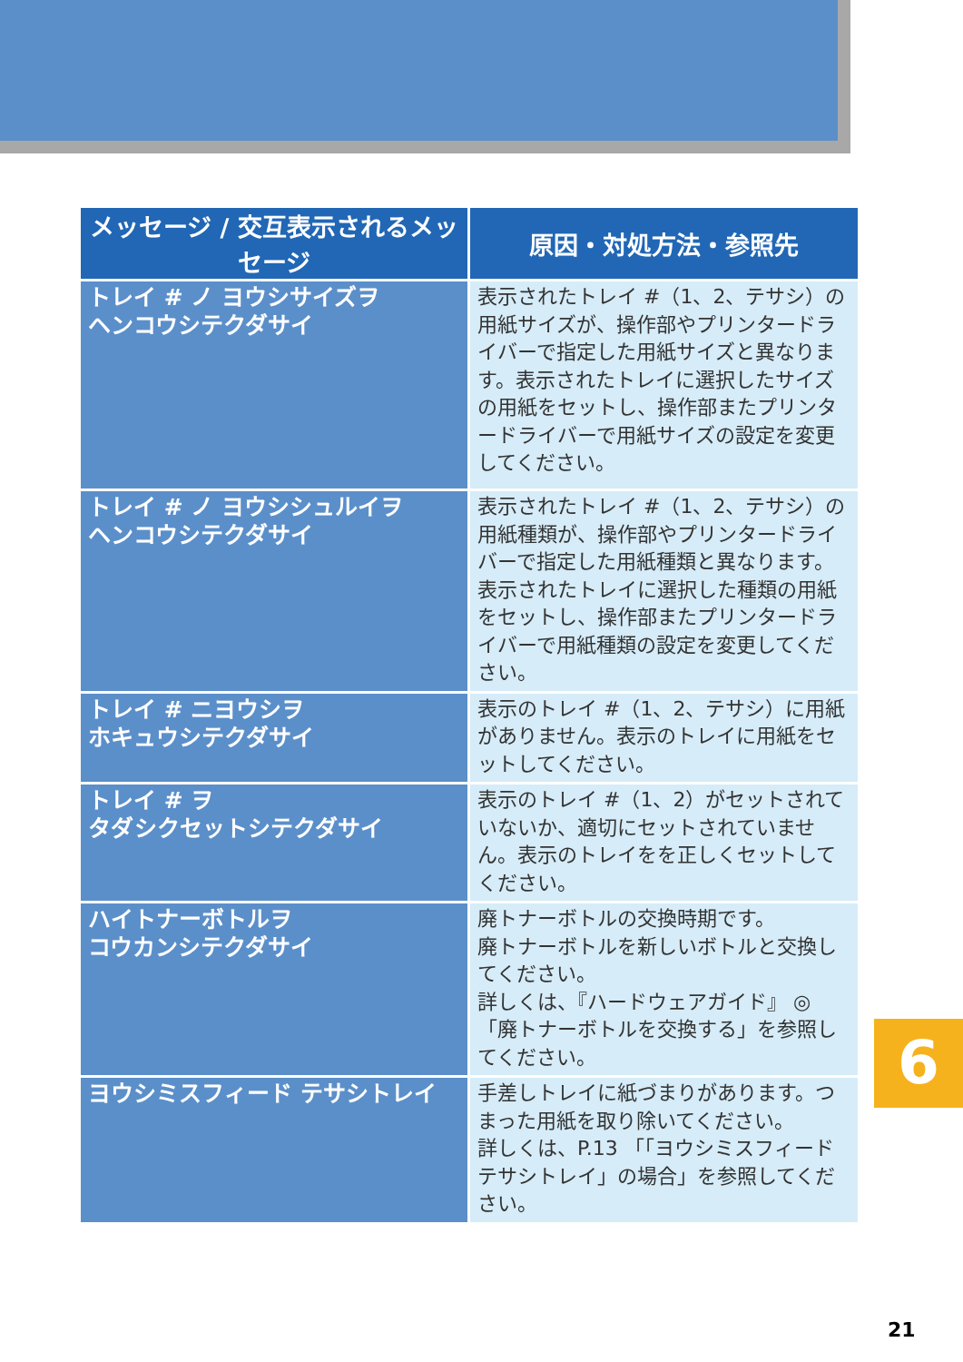| メッセージ / 交互表示されるメッセージ | 原因・対処方法・参照先 |
| --- | --- |
| トレイ # ノ ヨウシサイズヲ ヘンコウシテクダサイ | 表示されたトレイ #（1、2、テサシ）の用紙サイズが、操作部やプリンタードライバーで指定した用紙サイズと異なります。表示されたトレイに選択したサイズの用紙をセットし、操作部またプリンタードライバーで用紙サイズの設定を変更してください。 |
| トレイ # ノ ヨウシシュルイヲ ヘンコウシテクダサイ | 表示されたトレイ #（1、2、テサシ）の用紙種類が、操作部やプリンタードライバーで指定した用紙種類と異なります。表示されたトレイに選択した種類の用紙をセットし、操作部またプリンタードライバーで用紙種類の設定を変更してください。 |
| トレイ # ニヨウシヲ ホキュウシテクダサイ | 表示のトレイ #（1、2、テサシ）に用紙がありません。表示のトレイに用紙をセットしてください。 |
| トレイ # ヲ タダシクセットシテクダサイ | 表示のトレイ #（1、2）がセットされていないか、適切にセットされていません。表示のトレイをを正しくセットしてください。 |
| ハイトナーボトルヲ コウカンシテクダサイ | 廃トナーボトルの交換時期です。 廃トナーボトルを新しいボトルと交換してください。 詳しくは、『ハードウェアガイド』 ◎「廃トナーボトルを交換する」を参照してください。 |
| ヨウシミスフィード テサシトレイ | 手差しトレイに紙づまりがあります。つまった用紙を取り除いてください。 詳しくは、P.13 「「ヨウシミスフィード テサシトレイ」の場合」を参照してください。 |
6
21